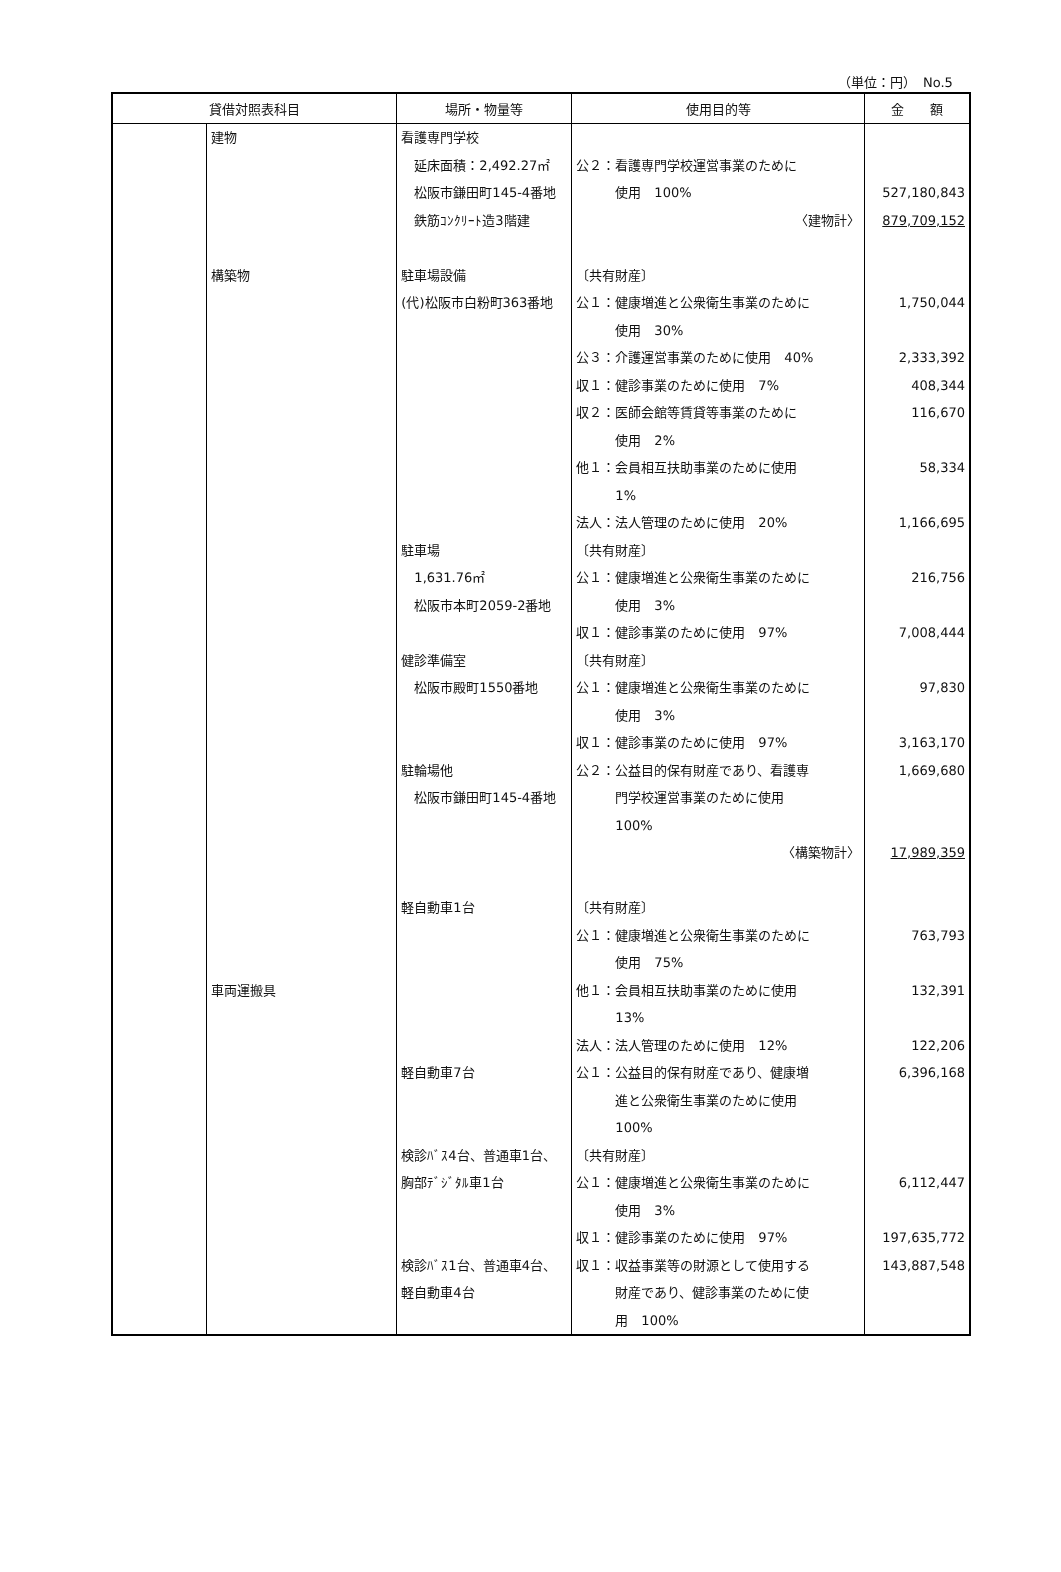（単位：円）　No.5
| 貸借対照表科目 | | 場所・物量等 | 使用目的等 | 金 額 |
| --- | --- | --- | --- | --- |
| | 建物 構築物 車両運搬具 | 看護専門学校 延床面積：2,492.27㎡ 松阪市鎌田町145-4番地 鉄筋ｺﾝｸﾘｰﾄ造3階建 駐車場設備 (代)松阪市白粉町363番地 駐車場 1,631.76㎡ 松阪市本町2059-2番地 健診準備室 松阪市殿町1550番地 駐輪場他 松阪市鎌田町145-4番地 軽自動車1台 軽自動車7台 検診ﾊﾞｽ4台、普通車1台、 胸部ﾃﾞｼﾞﾀﾙ車1台 検診ﾊﾞｽ1台、普通車4台、 軽自動車4台 | 公２：看護専門学校運営事業のために 使用 100% 〈建物計〉 〔共有財産〕 公１：健康増進と公衆衛生事業のために 使用 30% 公３：介護運営事業のために使用 40% 収１：健診事業のために使用 7% 収２：医師会館等賃貸等事業のために 使用 2% 他１：会員相互扶助事業のために使用 1% 法人：法人管理のために使用 20% 〔共有財産〕 公１：健康増進と公衆衛生事業のために 使用 3% 収１：健診事業のために使用 97% 〔共有財産〕 公１：健康増進と公衆衛生事業のために 使用 3% 収１：健診事業のために使用 97% 公２：公益目的保有財産であり、看護専 門学校運営事業のために使用 100% 〈構築物計〉 〔共有財産〕 公１：健康増進と公衆衛生事業のために 使用 75% 他１：会員相互扶助事業のために使用 13% 法人：法人管理のために使用 12% 公１：公益目的保有財産であり、健康増 進と公衆衛生事業のために使用 100% 〔共有財産〕 公１：健康増進と公衆衛生事業のために 使用 3% 収１：健診事業のために使用 97% 収１：収益事業等の財源として使用する 財産であり、健診事業のために使 用 100% | 527,180,843 879,709,152 1,750,044 2,333,392 408,344 116,670 58,334 1,166,695 216,756 7,008,444 97,830 3,163,170 1,669,680 17,989,359 763,793 132,391 122,206 6,396,168 6,112,447 197,635,772 143,887,548 |